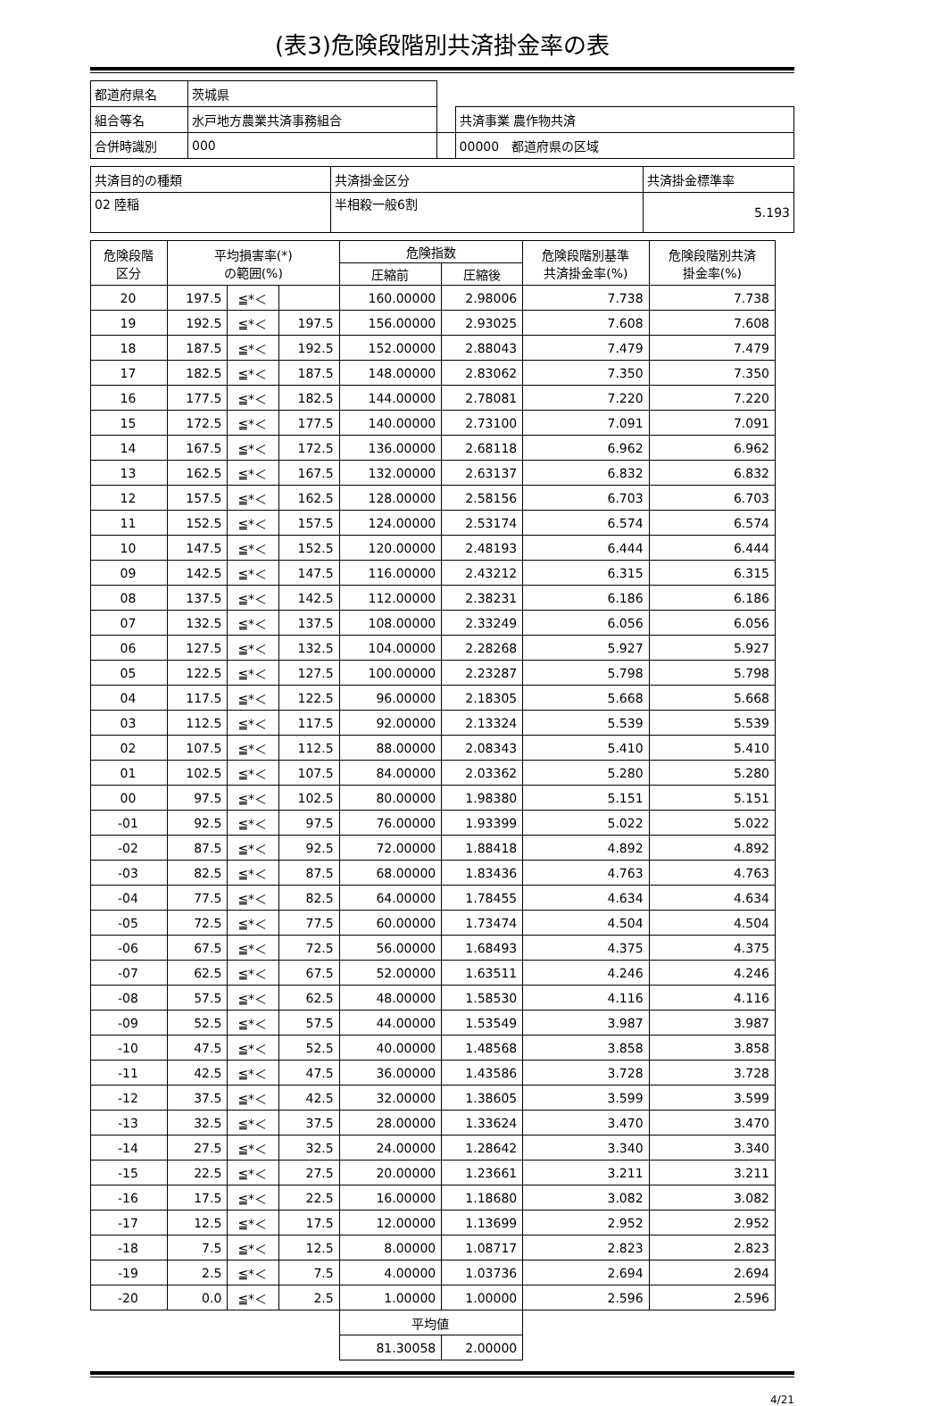(表3)危険段階別共済掛金率の表
| 都道府県名 | 茨城県 | | |
| 組合等名 | 水戸地方農業共済事務組合 | | 共済事業 農作物共済 |
| 合併時識別 | 000 | | 00000 都道府県の区域 |
| 共済目的の種類 | 共済掛金区分 | 共済掛金標準率 |
| 02 陸稲 | 半相殺一般6割 | 5.193 |
| 危険段階 区分 | 平均損害率(*) の範囲(%) | | | 危険指数 | | 危険段階別基準 共済掛金率(%) | 危険段階別共済 掛金率(%) |
| --- | --- | --- | --- | --- | --- | --- | --- |
| | | | | 圧縮前 | 圧縮後 | | |
| 20 | 197.5 | ≦*＜ | | 160.00000 | 2.98006 | 7.738 | 7.738 |
| 19 | 192.5 | ≦*＜ | 197.5 | 156.00000 | 2.93025 | 7.608 | 7.608 |
| 18 | 187.5 | ≦*＜ | 192.5 | 152.00000 | 2.88043 | 7.479 | 7.479 |
| 17 | 182.5 | ≦*＜ | 187.5 | 148.00000 | 2.83062 | 7.350 | 7.350 |
| 16 | 177.5 | ≦*＜ | 182.5 | 144.00000 | 2.78081 | 7.220 | 7.220 |
| 15 | 172.5 | ≦*＜ | 177.5 | 140.00000 | 2.73100 | 7.091 | 7.091 |
| 14 | 167.5 | ≦*＜ | 172.5 | 136.00000 | 2.68118 | 6.962 | 6.962 |
| 13 | 162.5 | ≦*＜ | 167.5 | 132.00000 | 2.63137 | 6.832 | 6.832 |
| 12 | 157.5 | ≦*＜ | 162.5 | 128.00000 | 2.58156 | 6.703 | 6.703 |
| 11 | 152.5 | ≦*＜ | 157.5 | 124.00000 | 2.53174 | 6.574 | 6.574 |
| 10 | 147.5 | ≦*＜ | 152.5 | 120.00000 | 2.48193 | 6.444 | 6.444 |
| 09 | 142.5 | ≦*＜ | 147.5 | 116.00000 | 2.43212 | 6.315 | 6.315 |
| 08 | 137.5 | ≦*＜ | 142.5 | 112.00000 | 2.38231 | 6.186 | 6.186 |
| 07 | 132.5 | ≦*＜ | 137.5 | 108.00000 | 2.33249 | 6.056 | 6.056 |
| 06 | 127.5 | ≦*＜ | 132.5 | 104.00000 | 2.28268 | 5.927 | 5.927 |
| 05 | 122.5 | ≦*＜ | 127.5 | 100.00000 | 2.23287 | 5.798 | 5.798 |
| 04 | 117.5 | ≦*＜ | 122.5 | 96.00000 | 2.18305 | 5.668 | 5.668 |
| 03 | 112.5 | ≦*＜ | 117.5 | 92.00000 | 2.13324 | 5.539 | 5.539 |
| 02 | 107.5 | ≦*＜ | 112.5 | 88.00000 | 2.08343 | 5.410 | 5.410 |
| 01 | 102.5 | ≦*＜ | 107.5 | 84.00000 | 2.03362 | 5.280 | 5.280 |
| 00 | 97.5 | ≦*＜ | 102.5 | 80.00000 | 1.98380 | 5.151 | 5.151 |
| -01 | 92.5 | ≦*＜ | 97.5 | 76.00000 | 1.93399 | 5.022 | 5.022 |
| -02 | 87.5 | ≦*＜ | 92.5 | 72.00000 | 1.88418 | 4.892 | 4.892 |
| -03 | 82.5 | ≦*＜ | 87.5 | 68.00000 | 1.83436 | 4.763 | 4.763 |
| -04 | 77.5 | ≦*＜ | 82.5 | 64.00000 | 1.78455 | 4.634 | 4.634 |
| -05 | 72.5 | ≦*＜ | 77.5 | 60.00000 | 1.73474 | 4.504 | 4.504 |
| -06 | 67.5 | ≦*＜ | 72.5 | 56.00000 | 1.68493 | 4.375 | 4.375 |
| -07 | 62.5 | ≦*＜ | 67.5 | 52.00000 | 1.63511 | 4.246 | 4.246 |
| -08 | 57.5 | ≦*＜ | 62.5 | 48.00000 | 1.58530 | 4.116 | 4.116 |
| -09 | 52.5 | ≦*＜ | 57.5 | 44.00000 | 1.53549 | 3.987 | 3.987 |
| -10 | 47.5 | ≦*＜ | 52.5 | 40.00000 | 1.48568 | 3.858 | 3.858 |
| -11 | 42.5 | ≦*＜ | 47.5 | 36.00000 | 1.43586 | 3.728 | 3.728 |
| -12 | 37.5 | ≦*＜ | 42.5 | 32.00000 | 1.38605 | 3.599 | 3.599 |
| -13 | 32.5 | ≦*＜ | 37.5 | 28.00000 | 1.33624 | 3.470 | 3.470 |
| -14 | 27.5 | ≦*＜ | 32.5 | 24.00000 | 1.28642 | 3.340 | 3.340 |
| -15 | 22.5 | ≦*＜ | 27.5 | 20.00000 | 1.23661 | 3.211 | 3.211 |
| -16 | 17.5 | ≦*＜ | 22.5 | 16.00000 | 1.18680 | 3.082 | 3.082 |
| -17 | 12.5 | ≦*＜ | 17.5 | 12.00000 | 1.13699 | 2.952 | 2.952 |
| -18 | 7.5 | ≦*＜ | 12.5 | 8.00000 | 1.08717 | 2.823 | 2.823 |
| -19 | 2.5 | ≦*＜ | 7.5 | 4.00000 | 1.03736 | 2.694 | 2.694 |
| -20 | 0.0 | ≦*＜ | 2.5 | 1.00000 | 1.00000 | 2.596 | 2.596 |
| | | | | 平均値 | | | |
| | | | | 81.30058 | 2.00000 | | |
4/21